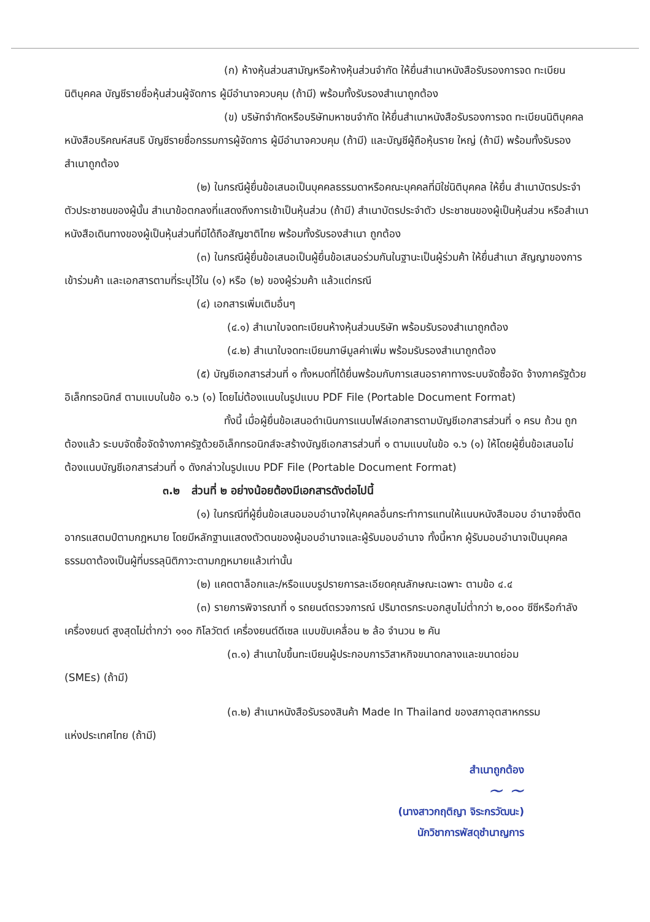(ก) ห้างหุ้นส่วนสามัญหรือห้างหุ้นส่วนจำกัด ให้ยื่นสำเนาหนังสือรับรองการจด ทะเบียนนิติบุคคล บัญชีรายชื่อหุ้นส่วนผู้จัดการ ผู้มีอำนาจควบคุม (ถ้ามี) พร้อมทั้งรับรองสำเนาถูกต้อง
(ข) บริษัทจำกัดหรือบริษัทมหาชนจำกัด ให้ยื่นสำเนาหนังสือรับรองการจด ทะเบียนนิติบุคคล หนังสือบริคณห์สนธิ บัญชีรายชื่อกรรมการผู้จัดการ ผู้มีอำนาจควบคุม (ถ้ามี) และบัญชีผู้ถือหุ้นราย ใหญ่ (ถ้ามี) พร้อมทั้งรับรองสำเนาถูกต้อง
(๒) ในกรณีผู้ยื่นข้อเสนอเป็นบุคคลธรรมดาหรือคณะบุคคลที่มิใช่นิติบุคคล ให้ยื่น สำเนาบัตรประจำตัวประชาชนของผู้นั้น สำเนาข้อตกลงที่แสดงถึงการเข้าเป็นหุ้นส่วน (ถ้ามี) สำเนาบัตรประจำตัว ประชาชนของผู้เป็นหุ้นส่วน หรือสำเนาหนังสือเดินทางของผู้เป็นหุ้นส่วนที่มิได้ถือสัญชาติไทย พร้อมทั้งรับรองสำเนา ถูกต้อง
(๓) ในกรณีผู้ยื่นข้อเสนอเป็นผู้ยื่นข้อเสนอร่วมกันในฐานะเป็นผู้ร่วมค้า ให้ยื่นสำเนา สัญญาของการเข้าร่วมค้า และเอกสารตามที่ระบุไว้ใน (๑) หรือ (๒) ของผู้ร่วมค้า แล้วแต่กรณี
(๔) เอกสารเพิ่มเติมอื่นๆ
(๔.๑) สำเนาใบจดทะเบียนห้างหุ้นส่วนบริษัท พร้อมรับรองสำเนาถูกต้อง
(๔.๒) สำเนาใบจดทะเบียนภาษีมูลค่าเพิ่ม พร้อมรับรองสำเนาถูกต้อง
(๕) บัญชีเอกสารส่วนที่ ๑ ทั้งหมดที่ได้ยื่นพร้อมกับการเสนอราคาทางระบบจัดซื้อจัด จ้างภาครัฐด้วยอิเล็กทรอนิกส์ ตามแบบในข้อ ๑.๖ (๑) โดยไม่ต้องแนบในรูปแบบ PDF File (Portable Document Format)
ทั้งนี้ เมื่อผู้ยื่นข้อเสนอดำเนินการแนบไฟล์เอกสารตามบัญชีเอกสารส่วนที่ ๑ ครบ ถ้วน ถูกต้องแล้ว ระบบจัดซื้อจัดจ้างภาครัฐด้วยอิเล็กทรอนิกส์จะสร้างบัญชีเอกสารส่วนที่ ๑ ตามแบบในข้อ ๑.๖ (๑) ให้โดยผู้ยื่นข้อเสนอไม่ต้องแนบบัญชีเอกสารส่วนที่ ๑ ดังกล่าวในรูปแบบ PDF File (Portable Document Format)
๓.๒ ส่วนที่ ๒ อย่างน้อยต้องมีเอกสารดังต่อไปนี้
(๑) ในกรณีที่ผู้ยื่นข้อเสนอมอบอำนาจให้บุคคลอื่นกระทำการแทนให้แนบหนังสือมอบ อำนาจซึ่งติดอากรแสตมป์ตามกฎหมาย โดยมีหลักฐานแสดงตัวตนของผู้มอบอำนาจและผู้รับมอบอำนาจ ทั้งนี้หาก ผู้รับมอบอำนาจเป็นบุคคลธรรมดาต้องเป็นผู้ที่บรรลุนิติภาวะตามกฎหมายแล้วเท่านั้น
(๒) แคตตาล็อกและ/หรือแบบรูปรายการละเอียดคุณลักษณะเฉพาะ ตามข้อ ๔.๔
(๓) รายการพิจารณาที่ ๑ รถยนต์ตรวจการณ์ ปริมาตรกระบอกสูบไม่ต่ำกว่า ๒,๐๐๐ ซีซีหรือกำลังเครื่องยนต์ สูงสุดไม่ต่ำกว่า ๑๑๐ กิโลวัตต์ เครื่องยนต์ดีเซล แบบขับเคลื่อน ๒ ล้อ จำนวน ๒ คัน
(๓.๑) สำเนาใบขึ้นทะเบียนผู้ประกอบการวิสาหกิจขนาดกลางและขนาดย่อม
(SMEs) (ถ้ามี)
(๓.๒) สำเนาหนังสือรับรองสินค้า Made In Thailand ของสภาอุตสาหกรรม
แห่งประเทศไทย (ถ้ามี)
สำเนาถูกต้อง
~ ~
(นางสาวกฤติญา จิระกรวัฒนะ)
นักวิชาการพัสดุชำนาญการ